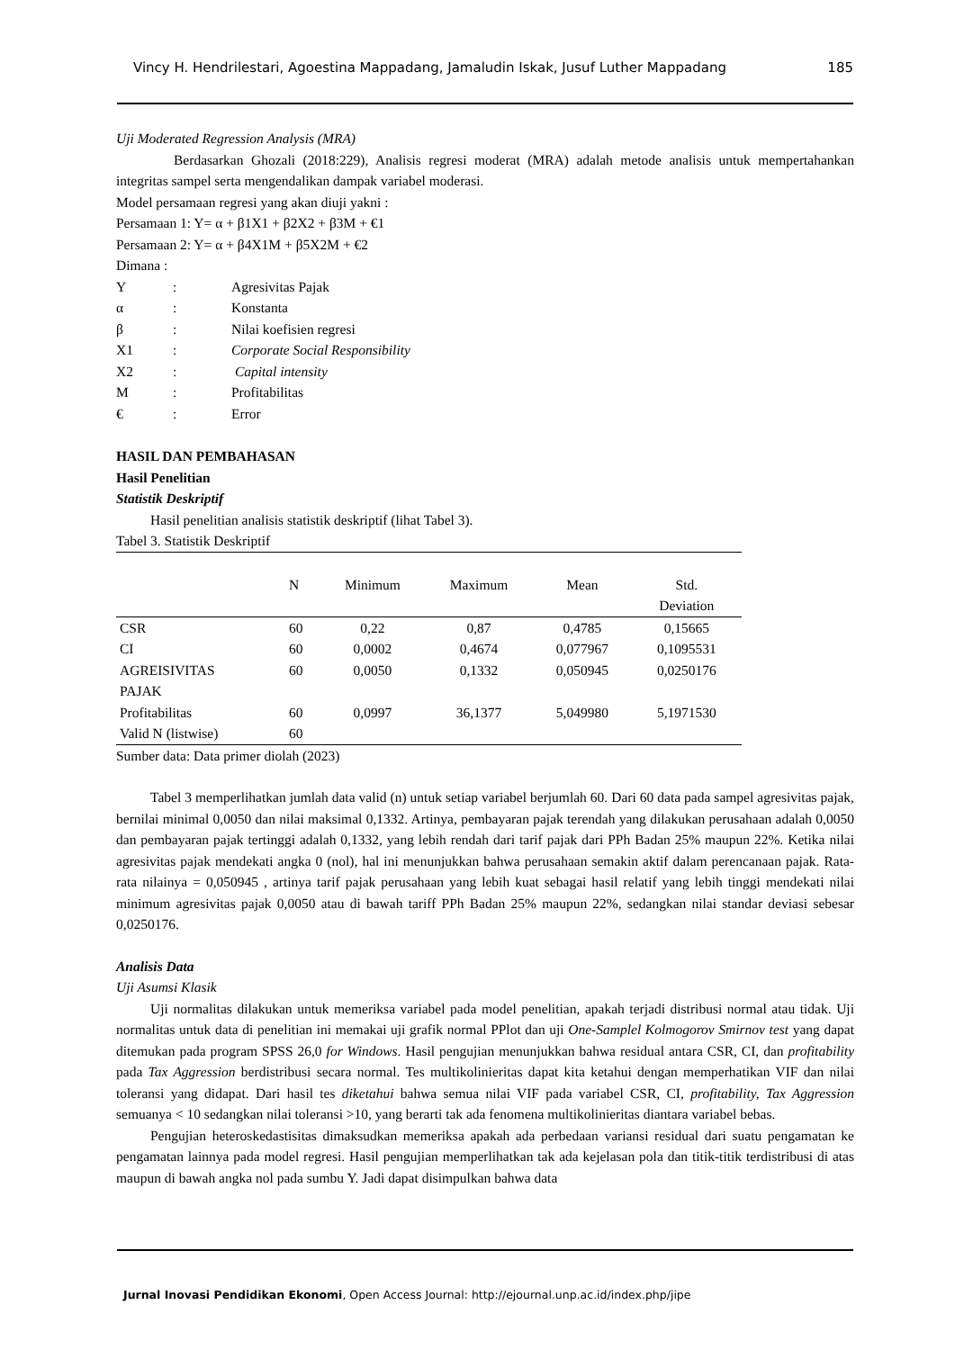Vincy H. Hendrilestari, Agoestina Mappadang, Jamaludin Iskak, Jusuf Luther Mappadang 185
Uji Moderated Regression Analysis (MRA)
Berdasarkan Ghozali (2018:229), Analisis regresi moderat (MRA) adalah metode analisis untuk mempertahankan integritas sampel serta mengendalikan dampak variabel moderasi.
Model persamaan regresi yang akan diuji yakni :
Persamaan 1: Y= α + β1X1 + β2X2 + β3M + €1
Persamaan 2: Y= α + β4X1M + β5X2M + €2
Dimana :
| Y | : | Agresivitas Pajak |
| α | : | Konstanta |
| β | : | Nilai koefisien regresi |
| X1 | : | Corporate Social Responsibility |
| X2 | : | Capital intensity |
| M | : | Profitabilitas |
| € | : | Error |
HASIL DAN PEMBAHASAN
Hasil Penelitian
Statistik Deskriptif
Hasil penelitian analisis statistik deskriptif (lihat Tabel 3).
Tabel 3. Statistik Deskriptif
| | N | Minimum | Maximum | Mean | Std. Deviation |
| --- | --- | --- | --- | --- | --- |
| CSR | 60 | 0,22 | 0,87 | 0,4785 | 0,15665 |
| CI | 60 | 0,0002 | 0,4674 | 0,077967 | 0,1095531 |
| AGREISIVITAS PAJAK | 60 | 0,0050 | 0,1332 | 0,050945 | 0,0250176 |
| Profitabilitas | 60 | 0,0997 | 36,1377 | 5,049980 | 5,1971530 |
| Valid N (listwise) | 60 | | | | |
Sumber data: Data primer diolah (2023)
Tabel 3 memperlihatkan jumlah data valid (n) untuk setiap variabel berjumlah 60. Dari 60 data pada sampel agresivitas pajak, bernilai minimal 0,0050 dan nilai maksimal 0,1332. Artinya, pembayaran pajak terendah yang dilakukan perusahaan adalah 0,0050 dan pembayaran pajak tertinggi adalah 0,1332, yang lebih rendah dari tarif pajak dari PPh Badan 25% maupun 22%. Ketika nilai agresivitas pajak mendekati angka 0 (nol), hal ini menunjukkan bahwa perusahaan semakin aktif dalam perencanaan pajak. Rata-rata nilainya = 0,050945 , artinya tarif pajak perusahaan yang lebih kuat sebagai hasil relatif yang lebih tinggi mendekati nilai minimum agresivitas pajak 0,0050 atau di bawah tariff PPh Badan 25% maupun 22%, sedangkan nilai standar deviasi sebesar 0,0250176.
Analisis Data
Uji Asumsi Klasik
Uji normalitas dilakukan untuk memeriksa variabel pada model penelitian, apakah terjadi distribusi normal atau tidak. Uji normalitas untuk data di penelitian ini memakai uji grafik normal PPlot dan uji One-Samplel Kolmogorov Smirnov test yang dapat ditemukan pada program SPSS 26,0 for Windows. Hasil pengujian menunjukkan bahwa residual antara CSR, CI, dan profitability pada Tax Aggression berdistribusi secara normal. Tes multikolinieritas dapat kita ketahui dengan memperhatikan VIF dan nilai toleransi yang didapat. Dari hasil tes diketahui bahwa semua nilai VIF pada variabel CSR, CI, profitability, Tax Aggression semuanya < 10 sedangkan nilai toleransi >10, yang berarti tak ada fenomena multikolinieritas diantara variabel bebas.
Pengujian heteroskedastisitas dimaksudkan memeriksa apakah ada perbedaan variansi residual dari suatu pengamatan ke pengamatan lainnya pada model regresi. Hasil pengujian memperlihatkan tak ada kejelasan pola dan titik-titik terdistribusi di atas maupun di bawah angka nol pada sumbu Y. Jadi dapat disimpulkan bahwa data
Jurnal Inovasi Pendidikan Ekonomi, Open Access Journal: http://ejournal.unp.ac.id/index.php/jipe